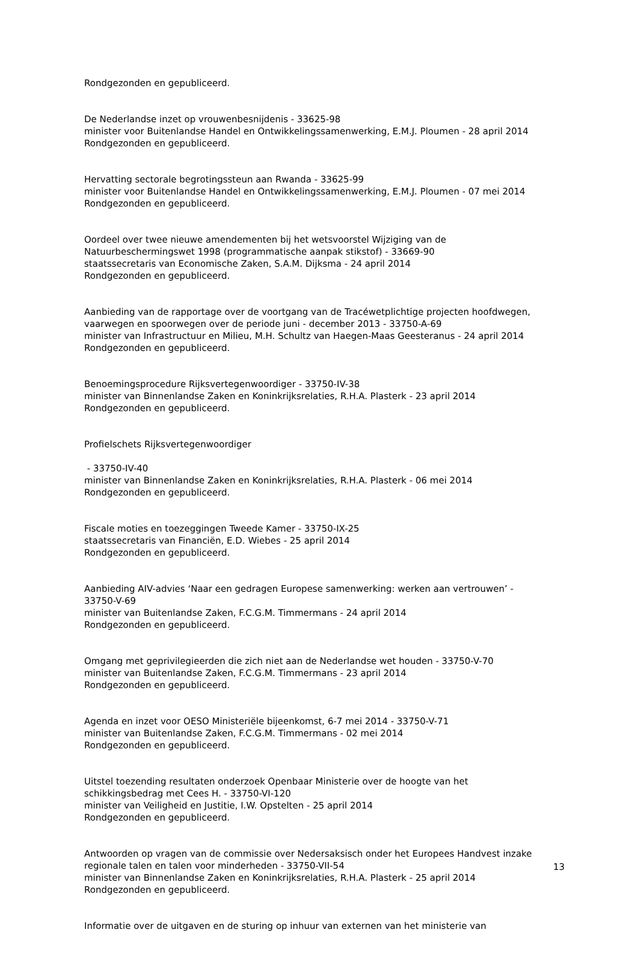Rondgezonden en gepubliceerd.
De Nederlandse inzet op vrouwenbesnijdenis - 33625-98
minister voor Buitenlandse Handel en Ontwikkelingssamenwerking, E.M.J. Ploumen - 28 april 2014
Rondgezonden en gepubliceerd.
Hervatting sectorale begrotingssteun aan Rwanda - 33625-99
minister voor Buitenlandse Handel en Ontwikkelingssamenwerking, E.M.J. Ploumen - 07 mei 2014
Rondgezonden en gepubliceerd.
Oordeel over twee nieuwe amendementen bij het wetsvoorstel Wijziging van de Natuurbeschermingswet 1998 (programmatische aanpak stikstof) - 33669-90
staatssecretaris van Economische Zaken, S.A.M. Dijksma - 24 april 2014
Rondgezonden en gepubliceerd.
Aanbieding van de rapportage over de voortgang van de Tracéwetplichtige projecten hoofdwegen, vaarwegen en spoorwegen over de periode juni - december 2013 - 33750-A-69
minister van Infrastructuur en Milieu, M.H. Schultz van Haegen-Maas Geesteranus - 24 april 2014
Rondgezonden en gepubliceerd.
Benoemingsprocedure Rijksvertegenwoordiger - 33750-IV-38
minister van Binnenlandse Zaken en Koninkrijksrelaties, R.H.A. Plasterk - 23 april 2014
Rondgezonden en gepubliceerd.
Profielschets Rijksvertegenwoordiger
- 33750-IV-40
minister van Binnenlandse Zaken en Koninkrijksrelaties, R.H.A. Plasterk - 06 mei 2014
Rondgezonden en gepubliceerd.
Fiscale moties en toezeggingen Tweede Kamer - 33750-IX-25
staatssecretaris van Financiën, E.D. Wiebes - 25 april 2014
Rondgezonden en gepubliceerd.
Aanbieding AIV-advies ‘Naar een gedragen Europese samenwerking: werken aan vertrouwen’ - 33750-V-69
minister van Buitenlandse Zaken, F.C.G.M. Timmermans - 24 april 2014
Rondgezonden en gepubliceerd.
Omgang met geprivilegieerden die zich niet aan de Nederlandse wet houden - 33750-V-70
minister van Buitenlandse Zaken, F.C.G.M. Timmermans - 23 april 2014
Rondgezonden en gepubliceerd.
Agenda en inzet voor OESO Ministeriële bijeenkomst, 6-7 mei 2014 - 33750-V-71
minister van Buitenlandse Zaken, F.C.G.M. Timmermans - 02 mei 2014
Rondgezonden en gepubliceerd.
Uitstel toezending resultaten onderzoek Openbaar Ministerie over de hoogte van het schikkingsbedrag met Cees H. - 33750-VI-120
minister van Veiligheid en Justitie, I.W. Opstelten - 25 april 2014
Rondgezonden en gepubliceerd.
Antwoorden op vragen van de commissie over Nedersaksisch onder het Europees Handvest inzake regionale talen en talen voor minderheden - 33750-VII-54
minister van Binnenlandse Zaken en Koninkrijksrelaties, R.H.A. Plasterk - 25 april 2014
Rondgezonden en gepubliceerd.
Informatie over de uitgaven en de sturing op inhuur van externen van het ministerie van
13